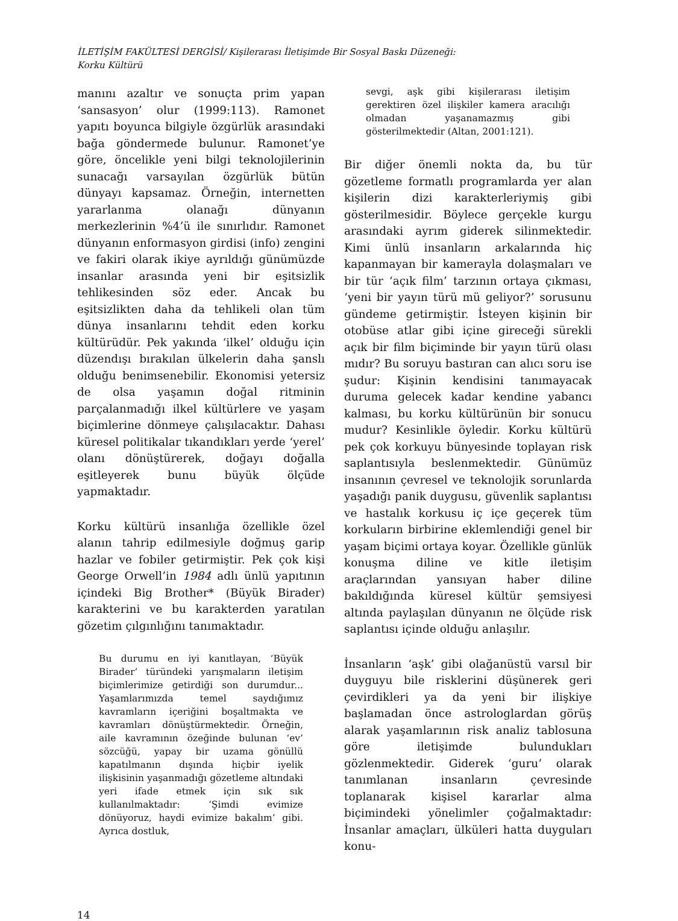İLETİŞİM FAKÜLTESİ DERGİSİ/ Kişilerarası İletişimde Bir Sosyal Baskı Düzeneği:
Korku Kültürü
manını azaltır ve sonuçta prim yapan ‘sansasyon’ olur (1999:113). Ramonet yapıtı boyunca bilgiyle özgürlük arasındaki bağa göndermede bulunur. Ramonet’ye göre, öncelikle yeni bilgi teknolojilerinin sunacağı varsayılan özgürlük bütün dünyayı kapsamaz. Örneğin, internetten yararlanma olanağı dünyanın merkezlerinin %4’ü ile sınırlıdır. Ramonet dünyanın enformasyon girdisi (info) zengini ve fakiri olarak ikiye ayrıldığı günümüzde insanlar arasında yeni bir eşitsizlik tehlikesinden söz eder. Ancak bu eşitsizlikten daha da tehlikeli olan tüm dünya insanlarını tehdit eden korku kültürüdür. Pek yakında ‘ilkel’ olduğu için düzendışı bırakılan ülkelerin daha şanslı olduğu benimsenebilir. Ekonomisi yetersiz de olsa yaşamın doğal ritminin parçalanmadığı ilkel kültürlere ve yaşam biçimlerine dönmeye çalışılacaktır. Dahası küresel politikalar tıkandıkları yerde ‘yerel’ olanı dönüştürerek, doğayı doğalla eşitleyerek bunu büyük ölçüde yapmaktadır.
Korku kültürü insanlığa özellikle özel alanın tahrip edilmesiyle doğmuş garip hazlar ve fobiler getirmiştir. Pek çok kişi George Orwell’in 1984 adlı ünlü yapıtının içindeki Big Brother* (Büyük Birader) karakterini ve bu karakterden yaratılan gözetim çılgınlığını tanımaktadır.
Bu durumu en iyi kanıtlayan, ‘Büyük Birader’ türündeki yarışmaların iletişim biçimlerimize getirdiği son durumdur... Yaşamlarımızda temel saydığımız kavramların içeriğini boşaltmakta ve kavramları dönüştürmektedir. Örneğin, aile kavramının özeğinde bulunan ‘ev’ sözcüğü, yapay bir uzama gönüllü kapatılmanın dışında hiçbir iyelik ilişkisinin yaşanmadığı gözetleme altındaki yeri ifade etmek için sık sık kullanılmaktadır: ‘Şimdi evimize dönüyoruz, haydi evimize bakalım’ gibi. Ayrıca dostluk,
sevgi, aşk gibi kişilerarası iletişim gerektiren özel ilişkiler kamera aracılığı olmadan yaşanamazmış gibi gösterilmektedir (Altan, 2001:121).
Bir diğer önemli nokta da, bu tür gözetleme formatlı programlarda yer alan kişilerin dizi karakterleriymiş gibi gösterilmesidir. Böylece gerçekle kurgu arasındaki ayrım giderek silinmektedir. Kimi ünlü insanların arkalarında hiç kapanmayan bir kamerayla dolaşmaları ve bir tür ‘açık film’ tarzının ortaya çıkması, ‘yeni bir yayın türü mü geliyor?’ sorusunu gündeme getirmiştir. İsteyen kişinin bir otobüse atlar gibi içine gireceği sürekli açık bir film biçiminde bir yayın türü olası mıdır? Bu soruyu bastıran can alıcı soru ise şudur: Kişinin kendisini tanımayacak duruma gelecek kadar kendine yabancı kalması, bu korku kültürünün bir sonucu mudur? Kesinlikle öyledir. Korku kültürü pek çok korkuyu bünyesinde toplayan risk saplantısıyla beslenmektedir. Günümüz insanının çevresel ve teknolojik sorunlarda yaşadığı panik duygusu, güvenlik saplantısı ve hastalık korkusu iç içe geçerek tüm korkuların birbirine eklemlendiği genel bir yaşam biçimi ortaya koyar. Özellikle günlük konuşma diline ve kitle iletişim araçlarından yansıyan haber diline bakıldığında küresel kültür şemsiyesi altında paylaşılan dünyanın ne ölçüde risk saplantısı içinde olduğu anlaşılır.
İnsanların ‘aşk’ gibi olağanüstü varsıl bir duyguyu bile risklerini düşünerek geri çevirdikleri ya da yeni bir ilişkiye başlamadan önce astrologlardan görüş alarak yaşamlarının risk analiz tablosuna göre iletişimde bulundukları gözlenmektedir. Giderek ‘guru’ olarak tanımlanan insanların çevresinde toplanarak kişisel kararlar alma biçimindeki yönelimler çoğalmaktadır: İnsanlar amaçları, ülküleri hatta duyguları konu-
14